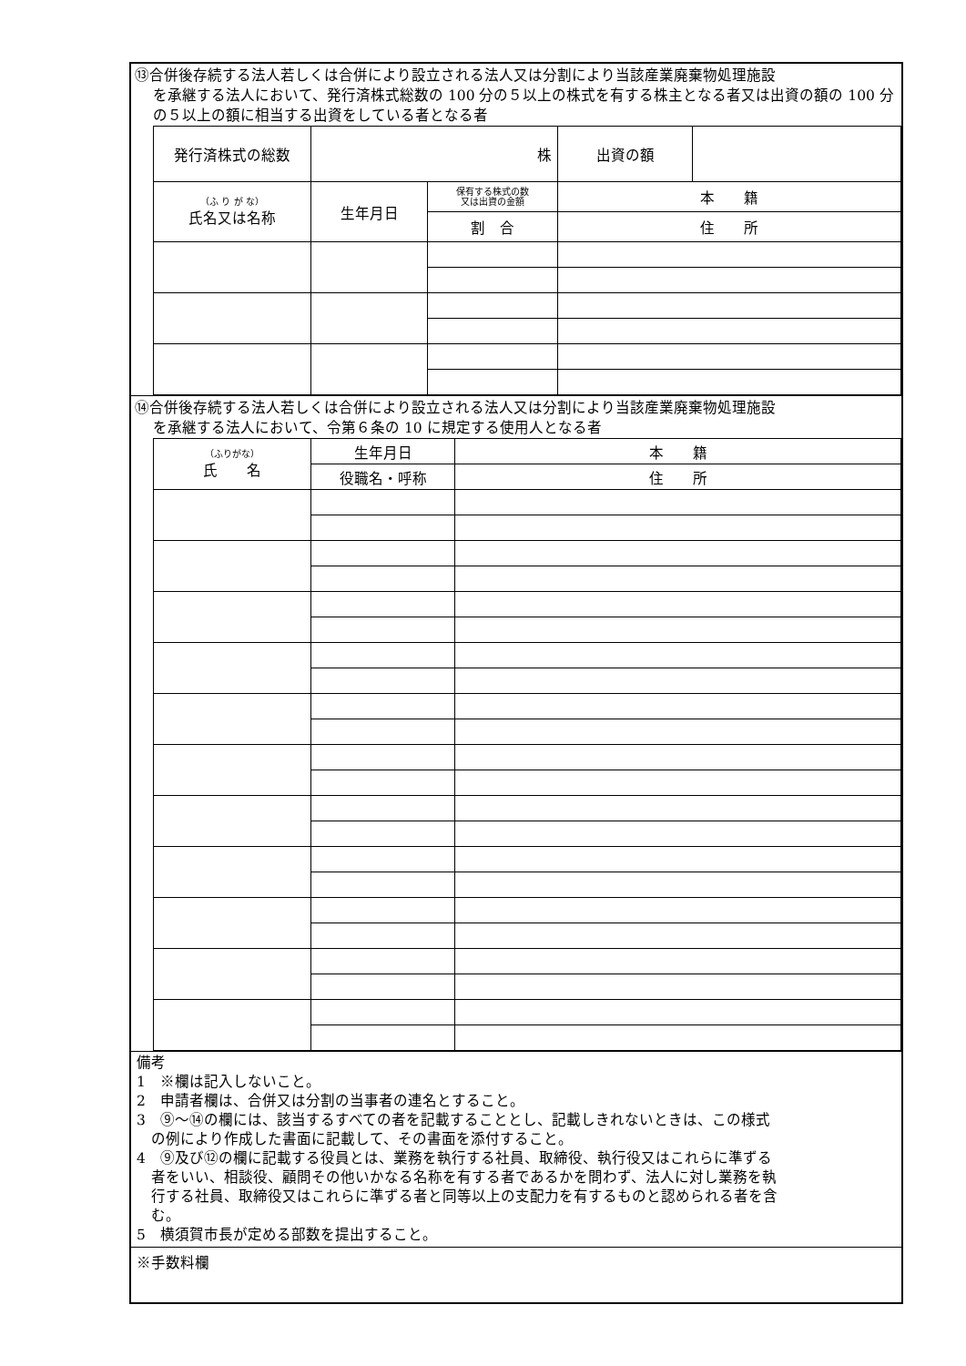⑬合併後存続する法人若しくは合併により設立される法人又は分割により当該産業廃棄物処理施設
を承継する法人において、発行済株式総数の 100 分の５以上の株式を有する株主となる者又は出資の額の 100 分の５以上の額に相当する出資をしている者となる者
| 発行済株式の総数 | 株 | | 出資の額 | |
| （ふ り が な） 氏名又は名称 | 生年月日 | 保有する株式の数 又は出資の金額 | 本 籍 | |
| | | 割 合 | 住 所 | |
⑭合併後存続する法人若しくは合併により設立される法人又は分割により当該産業廃棄物処理施設
を承継する法人において、令第６条の 10 に規定する使用人となる者
| （ふりがな） 氏 名 | 生年月日 | 本 籍 |
| | 役職名・呼称 | 住 所 |
備考
1　※欄は記入しないこと。
2　申請者欄は、合併又は分割の当事者の連名とすること。
3　⑨～⑭の欄には、該当するすべての者を記載することとし、記載しきれないときは、この様式
　の例により作成した書面に記載して、その書面を添付すること。
4　⑨及び⑫の欄に記載する役員とは、業務を執行する社員、取締役、執行役又はこれらに準ずる
　者をいい、相談役、顧問その他いかなる名称を有する者であるかを問わず、法人に対し業務を執
　行する社員、取締役又はこれらに準ずる者と同等以上の支配力を有するものと認められる者を含
　む。
5　横須賀市長が定める部数を提出すること。
※手数料欄